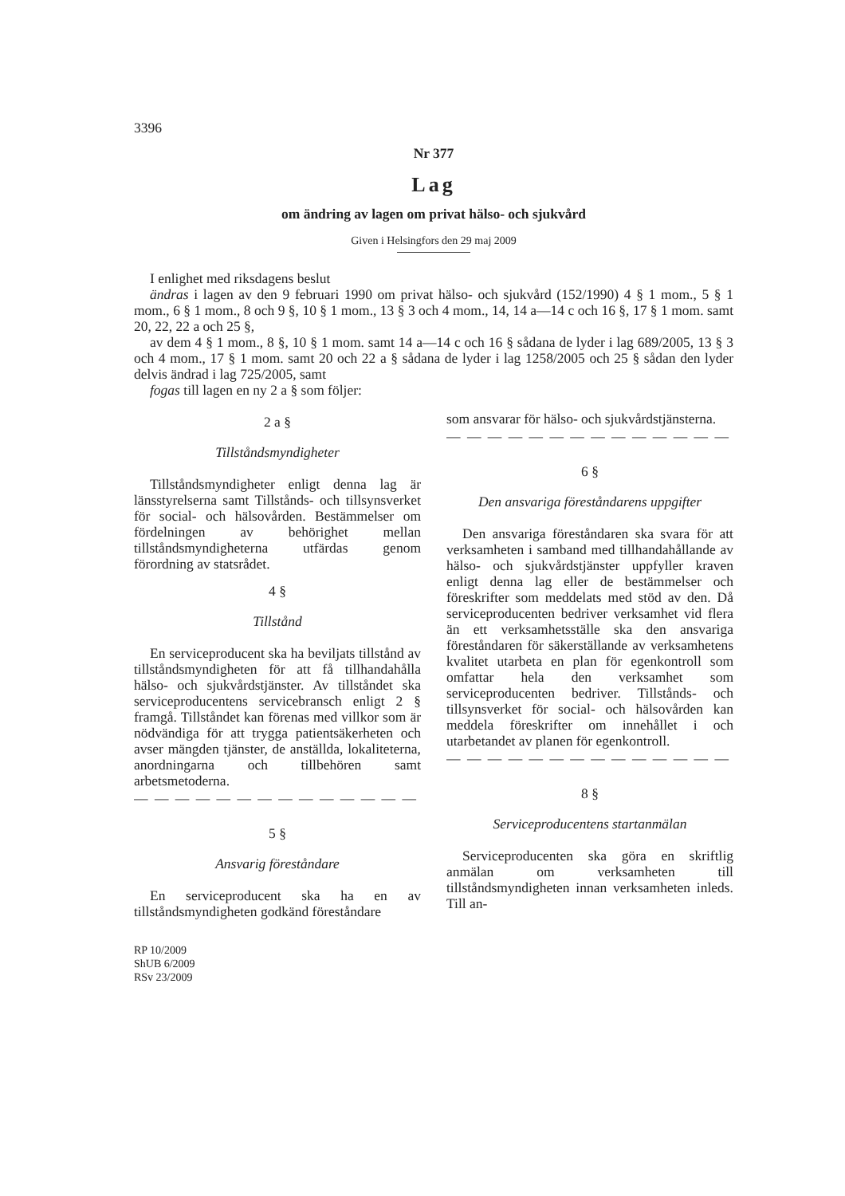3396
Nr 377
Lag
om ändring av lagen om privat hälso- och sjukvård
Given i Helsingfors den 29 maj 2009
I enlighet med riksdagens beslut
ändras i lagen av den 9 februari 1990 om privat hälso- och sjukvård (152/1990) 4 § 1 mom., 5 § 1 mom., 6 § 1 mom., 8 och 9 §, 10 § 1 mom., 13 § 3 och 4 mom., 14, 14 a—14 c och 16 §, 17 § 1 mom. samt 20, 22, 22 a och 25 §,
av dem 4 § 1 mom., 8 §, 10 § 1 mom. samt 14 a—14 c och 16 § sådana de lyder i lag 689/2005, 13 § 3 och 4 mom., 17 § 1 mom. samt 20 och 22 a § sådana de lyder i lag 1258/2005 och 25 § sådan den lyder delvis ändrad i lag 725/2005, samt
fogas till lagen en ny 2 a § som följer:
2 a §
Tillståndsmyndigheter
Tillståndsmyndigheter enligt denna lag är länsstyrelserna samt Tillstånds- och tillsynsverket för social- och hälsovården. Bestämmelser om fördelningen av behörighet mellan tillståndsmyndigheterna utfärdas genom förordning av statsrådet.
4 §
Tillstånd
En serviceproducent ska ha beviljats tillstånd av tillståndsmyndigheten för att få tillhandahålla hälso- och sjukvårdstjänster. Av tillståndet ska serviceproducentens servicebransch enligt 2 § framgå. Tillståndet kan förenas med villkor som är nödvändiga för att trygga patientsäkerheten och avser mängden tjänster, de anställda, lokaliteterna, anordningarna och tillbehören samt arbetsmetoderna.
— — — — — — — — — — — — — —
5 §
Ansvarig föreståndare
En serviceproducent ska ha en av tillståndsmyndigheten godkänd föreståndare
RP 10/2009
ShUB 6/2009
RSv 23/2009
som ansvarar för hälso- och sjukvårdstjänsterna.
— — — — — — — — — — — — — —
6 §
Den ansvariga föreståndarens uppgifter
Den ansvariga föreståndaren ska svara för att verksamheten i samband med tillhandahållande av hälso- och sjukvårdstjänster uppfyller kraven enligt denna lag eller de bestämmelser och föreskrifter som meddelats med stöd av den. Då serviceproducenten bedriver verksamhet vid flera än ett verksamhetsställe ska den ansvariga föreståndaren för säkerställande av verksamhetens kvalitet utarbeta en plan för egenkontroll som omfattar hela den verksamhet som serviceproducenten bedriver. Tillstånds- och tillsynsverket för social- och hälsovården kan meddela föreskrifter om innehållet i och utarbetandet av planen för egenkontroll.
— — — — — — — — — — — — — —
8 §
Serviceproducentens startanmälan
Serviceproducenten ska göra en skriftlig anmälan om verksamheten till tillståndsmyndigheten innan verksamheten inleds. Till an-